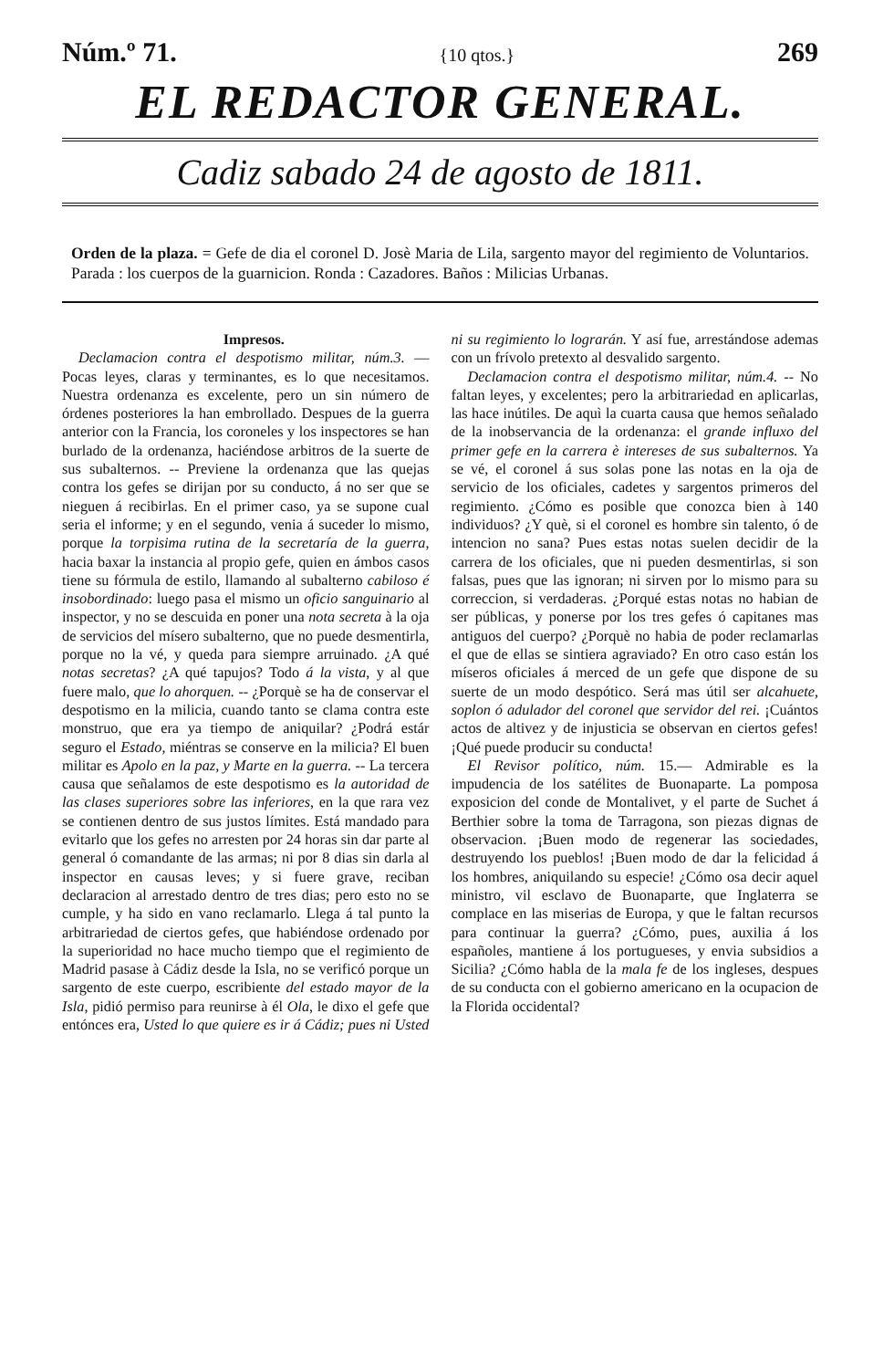Núm.º 71. {10 qtos.} 269
EL REDACTOR GENERAL.
Cadiz sabado 24 de agosto de 1811.
Orden de la plaza. = Gefe de dia el coronel D. Josè Maria de Lila, sargento mayor del regimiento de Voluntarios. Parada : los cuerpos de la guarnicion. Ronda : Cazadores. Baños : Milicias Urbanas.
Impresos.
Declamacion contra el despotismo militar, núm.3. — Pocas leyes, claras y terminantes, es lo que necesitamos. Nuestra ordenanza es excelente, pero un sin número de órdenes posteriores la han embrollado. Despues de la guerra anterior con la Francia, los coroneles y los inspectores se han burlado de la ordenanza, haciéndose arbitros de la suerte de sus subalternos. -- Previene la ordenanza que las quejas contra los gefes se dirijan por su conducto, á no ser que se nieguen á recibirlas. En el primer caso, ya se supone cual seria el informe; y en el segundo, venia á suceder lo mismo, porque la torpisima rutina de la secretaría de la guerra, hacia baxar la instancia al propio gefe, quien en ámbos casos tiene su fórmula de estilo, llamando al subalterno cabiloso é insobordinado: luego pasa el mismo un oficio sanguinario al inspector, y no se descuida en poner una nota secreta à la oja de servicios del mísero subalterno, que no puede desmentirla, porque no la vé, y queda para siempre arruinado. ¿A qué notas secretas? ¿A qué tapujos? Todo á la vista, y al que fuere malo, que lo ahorquen. -- ¿Porquè se ha de conservar el despotismo en la milicia, cuando tanto se clama contra este monstruo, que era ya tiempo de aniquilar? ¿Podrá estár seguro el Estado, miéntras se conserve en la milicia? El buen militar es Apolo en la paz, y Marte en la guerra. -- La tercera causa que señalamos de este despotismo es la autoridad de las clases superiores sobre las inferiores, en la que rara vez se contienen dentro de sus justos límites. Está mandado para evitarlo que los gefes no arresten por 24 horas sin dar parte al general ó comandante de las armas; ni por 8 dias sin darla al inspector en causas leves; y si fuere grave, reciban declaracion al arrestado dentro de tres dias; pero esto no se cumple, y ha sido en vano reclamarlo. Llega á tal punto la arbitrariedad de ciertos gefes, que habiéndose ordenado por la superioridad no hace mucho tiempo que el regimiento de Madrid pasase à Cádiz desde la Isla, no se verificó porque un sargento de este cuerpo, escribiente del estado mayor de la Isla, pidió permiso para reunirse à él Ola, le dixo el gefe que entónces era, Usted lo que quiere es ir á Cádiz; pues ni Usted ni su regimiento lo lograrán. Y así fue, arrestándose ademas con un frívolo pretexto al desvalido sargento.
Declamacion contra el despotismo militar, núm.4. -- No faltan leyes, y excelentes; pero la arbitrariedad en aplicarlas, las hace inútiles. De aquì la cuarta causa que hemos señalado de la inobservancia de la ordenanza: el grande influxo del primer gefe en la carrera è intereses de sus subalternos. Ya se vé, el coronel á sus solas pone las notas en la oja de servicio de los oficiales, cadetes y sargentos primeros del regimiento. ¿Cómo es posible que conozca bien à 140 individuos? ¿Y què, si el coronel es hombre sin talento, ó de intencion no sana? Pues estas notas suelen decidir de la carrera de los oficiales, que ni pueden desmentirlas, si son falsas, pues que las ignoran; ni sirven por lo mismo para su correccion, si verdaderas. ¿Porqué estas notas no habian de ser públicas, y ponerse por los tres gefes ó capitanes mas antiguos del cuerpo? ¿Porquè no habia de poder reclamarlas el que de ellas se sintiera agraviado? En otro caso están los míseros oficiales á merced de un gefe que dispone de su suerte de un modo despótico. Será mas útil ser alcahuete, soplon ó adulador del coronel que servidor del rei. ¡Cuántos actos de altivez y de injusticia se observan en ciertos gefes! ¡Qué puede producir su conducta!
El Revisor político, núm. 15.— Admirable es la impudencia de los satélites de Buonaparte. La pomposa exposicion del conde de Montalivet, y el parte de Suchet á Berthier sobre la toma de Tarragona, son piezas dignas de observacion. ¡Buen modo de regenerar las sociedades, destruyendo los pueblos! ¡Buen modo de dar la felicidad á los hombres, aniquilando su especie! ¿Cómo osa decir aquel ministro, vil esclavo de Buonaparte, que Inglaterra se complace en las miserias de Europa, y que le faltan recursos para continuar la guerra? ¿Cómo, pues, auxilia á los españoles, mantiene á los portugueses, y envia subsidios a Sicilia? ¿Cómo habla de la mala fe de los ingleses, despues de su conducta con el gobierno americano en la ocupacion de la Florida occidental?